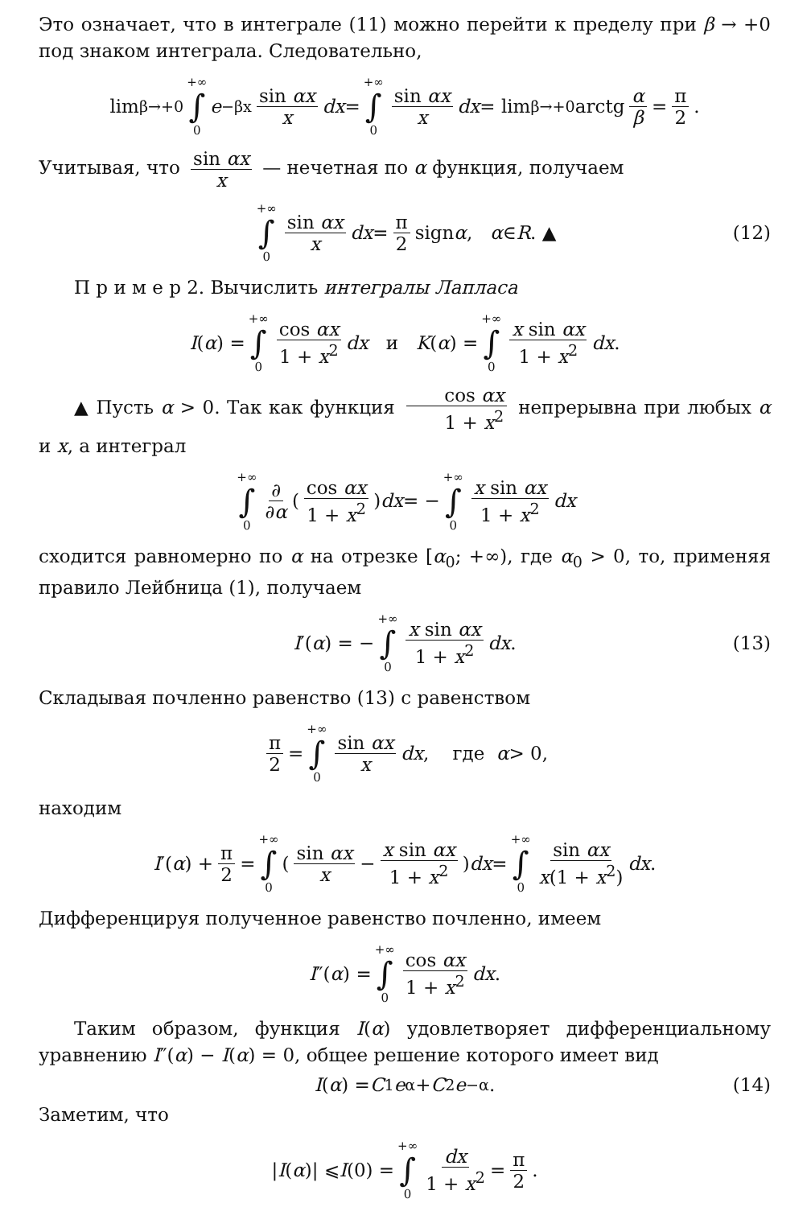Это означает, что в интеграле (11) можно перейти к пределу при β → +0 под знаком интеграла. Следовательно,
lim<sub>β→+0</sub> +∞ ∫ 0 e<sup>−βx</sup> sin αx x dx = +∞ ∫ 0 sin αx x dx = lim<sub>β→+0</sub> arctg α β = π 2.
Учитывая, что sin αx x — нечетная по α функция, получаем
+∞ ∫ 0 sin αx x dx = π 2 sign α, α ∈ R. ▲ (12)
П р и м е р 2. Вычислить интегралы Лапласа
I (α) = +∞ ∫ 0 cos αx 1 + x<sup>2</sup> dx и K (α) = +∞ ∫ 0 x sin αx 1 + x<sup>2</sup> dx.
▲ Пусть α > 0. Так как функция cos αx 1 + x<sup>2</sup> непрерывна при любых α и x, а интеграл
+∞ ∫ 0 ∂ ∂α ( cos αx 1 + x<sup>2</sup> ) dx = − +∞ ∫ 0 x sin αx 1 + x<sup>2</sup> dx
сходится равномерно по α на отрезке [α<sub>0</sub>; +∞), где α<sub>0</sub> > 0, то, применяя правило Лейбница (1), получаем
I ′(α) = − +∞ ∫ 0 x sin αx 1 + x<sup>2</sup> dx. (13)
Складывая почленно равенство (13) с равенством
π 2 = +∞ ∫ 0 sin αx x dx, где α > 0,
находим
I ′(α) + π 2 = +∞ ∫ 0 ( sin αx x − x sin αx 1 + x<sup>2</sup> ) dx = +∞ ∫ 0 sin αx x(1 + x<sup>2</sup>) dx.
Дифференцируя полученное равенство почленно, имеем
I ″(α) = +∞ ∫ 0 cos αx 1 + x<sup>2</sup> dx.
Таким образом, функция I(α) удовлетворяет дифференциальному уравнению I″(α) − I(α) = 0, общее решение которого имеет вид
I (α) = C<sub>1</sub> e<sup>α</sup> + C<sub>2</sub> e<sup>−α</sup>. (14)
Заметим, что
| I (α)| ⩽ I (0) = +∞ ∫ 0 dx 1 + x<sup>2</sup> = π 2.